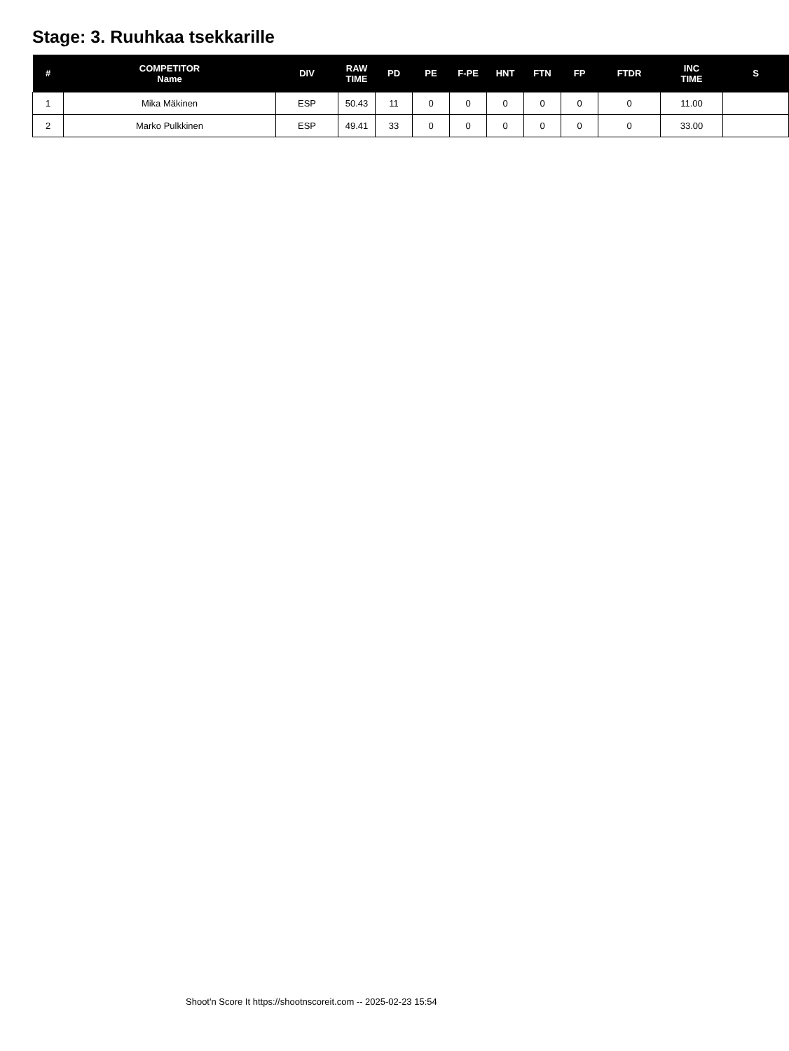Stage: 3. Ruuhkaa tsekkarille
| # | COMPETITOR Name | DIV | RAW TIME | PD | PE | F-PE | HNT | FTN | FP | FTDR | INC TIME | S |
| --- | --- | --- | --- | --- | --- | --- | --- | --- | --- | --- | --- | --- |
| 1 | Mika Mäkinen | ESP | 50.43 | 11 | 0 | 0 | 0 | 0 | 0 | 0 | 11.00 | |
| 2 | Marko Pulkkinen | ESP | 49.41 | 33 | 0 | 0 | 0 | 0 | 0 | 0 | 33.00 | |
Shoot'n Score It https://shootnscoreit.com -- 2025-02-23 15:54